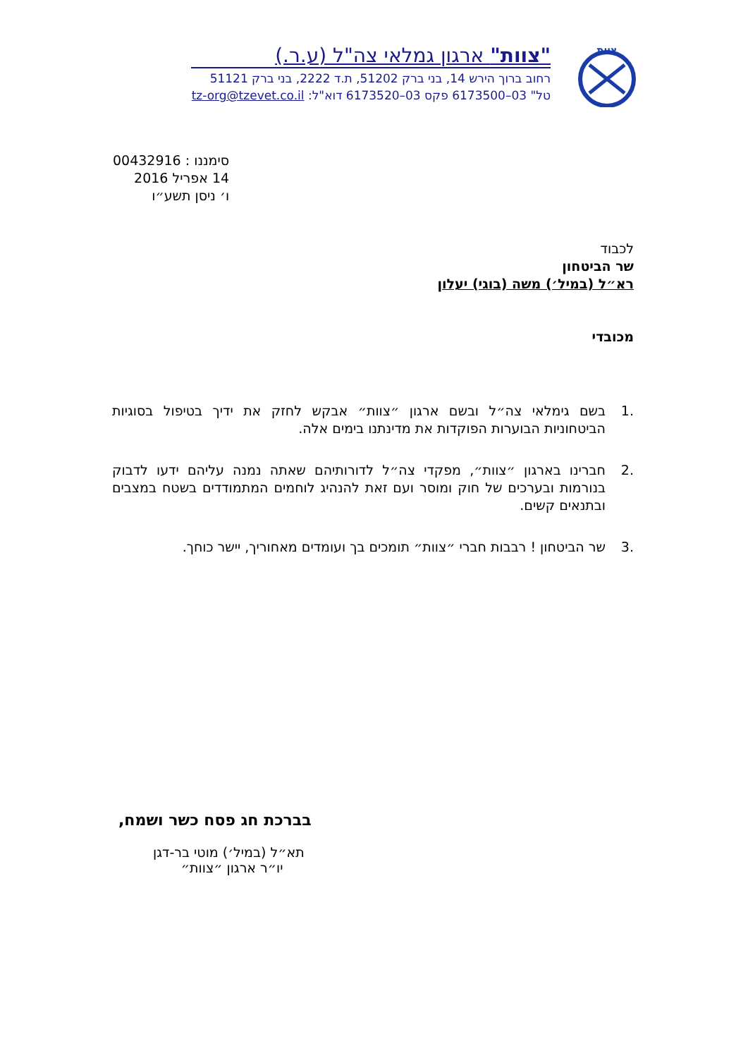צוות
"צוות" ארגון גמלאי צה"ל (ע.ר.)
רחוב ברוך הירש 14, בני ברק 51202, ת.ד 2222, בני ברק 51121
טל" 03–6173500 פקס 03–6173520 דוא"ל: tz-org@tzevet.co.il
סימננו : 00432916
14 אפריל 2016
ו׳ ניסן תשע״ו
לכבוד
שר הביטחון
רא״ל (במיל׳) משה (בוגי) יעלון
מכובדי
.1 בשם גימלאי צה״ל ובשם ארגון ״צוות״ אבקש לחזק את ידיך בטיפול בסוגיות הביטחוניות הבוערות הפוקדות את מדינתנו בימים אלה.
.2 חברינו בארגון ״צוות״, מפקדי צה״ל לדורותיהם שאתה נמנה עליהם ידעו לדבוק בנורמות ובערכים של חוק ומוסר ועם זאת להנהיג לוחמים המתמודדים בשטח במצבים ובתנאים קשים.
.3 שר הביטחון ! רבבות חברי ״צוות״ תומכים בך ועומדים מאחוריך, יישר כוחך.
בברכת חג פסח כשר ושמח,
תא״ל (במיל׳) מוטי בר-דגן
יו״ר ארגון ״צוות״